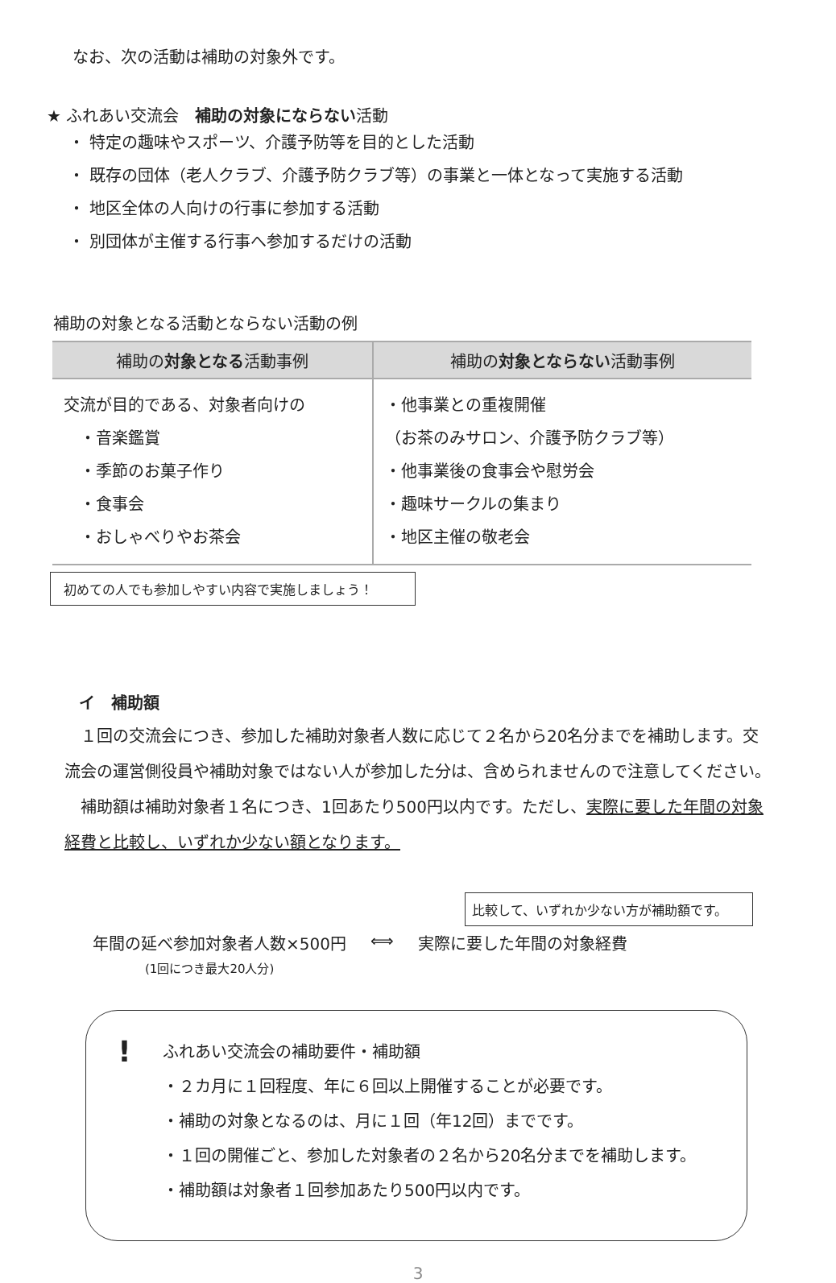なお、次の活動は補助の対象外です。
★ ふれあい交流会　補助の対象にならない活動
・ 特定の趣味やスポーツ、介護予防等を目的とした活動
・ 既存の団体（老人クラブ、介護予防クラブ等）の事業と一体となって実施する活動
・ 地区全体の人向けの行事に参加する活動
・ 別団体が主催する行事へ参加するだけの活動
補助の対象となる活動とならない活動の例
| 補助の 対象となる 活動事例 | 補助の 対象とならない 活動事例 |
| --- | --- |
| 交流が目的である、対象者向けの ・音楽鑑賞 ・季節のお菓子作り ・食事会 ・おしゃべりやお茶会 | ・他事業との重複開催 （お茶のみサロン、介護予防クラブ等） ・他事業後の食事会や慰労会 ・趣味サークルの集まり ・地区主催の敬老会 |
初めての人でも参加しやすい内容で実施しましょう！
イ　補助額
　１回の交流会につき、参加した補助対象者人数に応じて２名から20名分までを補助します。交流会の運営側役員や補助対象ではない人が参加した分は、含められませんので注意してください。
　補助額は補助対象者１名につき、1回あたり500円以内です。ただし、実際に要した年間の対象経費と比較し、いずれか少ない額となります。
比較して、いずれか少ない方が補助額です。
年間の延べ参加対象者人数×500円 ⟺ 実際に要した年間の対象経費
(1回につき最大20人分)
!
ふれあい交流会の補助要件・補助額
・２カ月に１回程度、年に６回以上開催することが必要です。
・補助の対象となるのは、月に１回（年12回）までです。
・１回の開催ごと、参加した対象者の２名から20名分までを補助します。
・補助額は対象者１回参加あたり500円以内です。
3